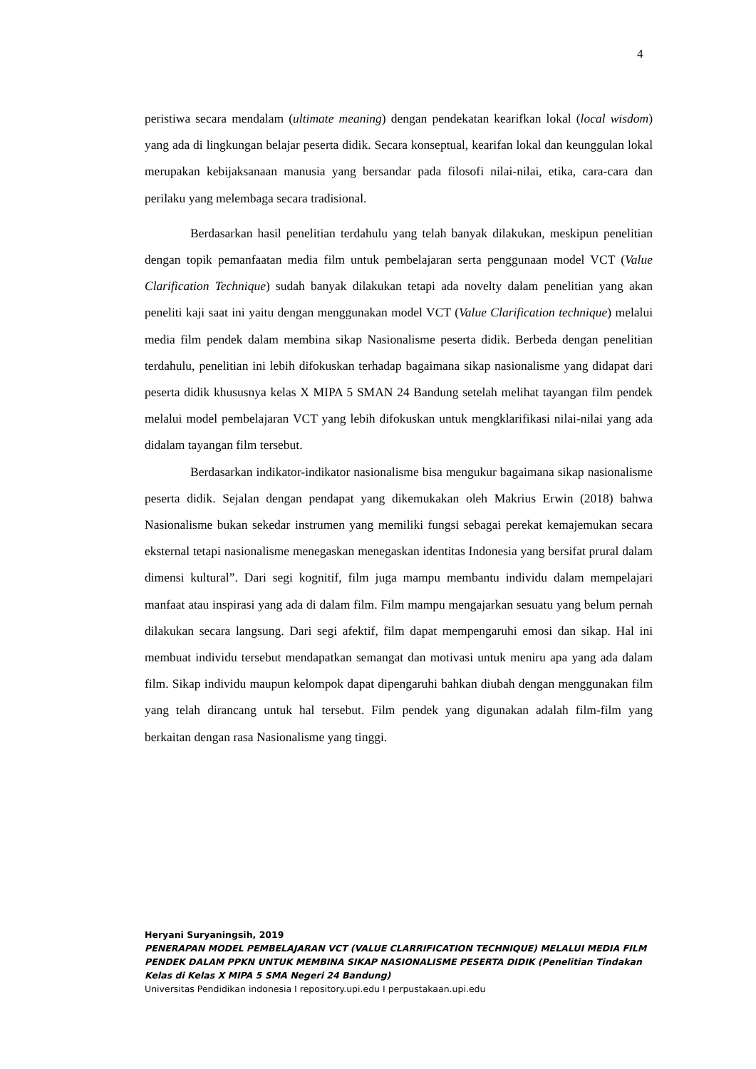4
peristiwa secara mendalam (ultimate meaning) dengan pendekatan kearifkan lokal (local wisdom) yang ada di lingkungan belajar peserta didik. Secara konseptual, kearifan lokal dan keunggulan lokal merupakan kebijaksanaan manusia yang bersandar pada filosofi nilai-nilai, etika, cara-cara dan perilaku yang melembaga secara tradisional.
Berdasarkan hasil penelitian terdahulu yang telah banyak dilakukan, meskipun penelitian dengan topik pemanfaatan media film untuk pembelajaran serta penggunaan model VCT (Value Clarification Technique) sudah banyak dilakukan tetapi ada novelty dalam penelitian yang akan peneliti kaji saat ini yaitu dengan menggunakan model VCT (Value Clarification technique) melalui media film pendek dalam membina sikap Nasionalisme peserta didik. Berbeda dengan penelitian terdahulu, penelitian ini lebih difokuskan terhadap bagaimana sikap nasionalisme yang didapat dari peserta didik khususnya kelas X MIPA 5 SMAN 24 Bandung setelah melihat tayangan film pendek melalui model pembelajaran VCT yang lebih difokuskan untuk mengklarifikasi nilai-nilai yang ada didalam tayangan film tersebut.
Berdasarkan indikator-indikator nasionalisme bisa mengukur bagaimana sikap nasionalisme peserta didik. Sejalan dengan pendapat yang dikemukakan oleh Makrius Erwin (2018) bahwa Nasionalisme bukan sekedar instrumen yang memiliki fungsi sebagai perekat kemajemukan secara eksternal tetapi nasionalisme menegaskan menegaskan identitas Indonesia yang bersifat prural dalam dimensi kultural”. Dari segi kognitif, film juga mampu membantu individu dalam mempelajari manfaat atau inspirasi yang ada di dalam film. Film mampu mengajarkan sesuatu yang belum pernah dilakukan secara langsung. Dari segi afektif, film dapat mempengaruhi emosi dan sikap. Hal ini membuat individu tersebut mendapatkan semangat dan motivasi untuk meniru apa yang ada dalam film. Sikap individu maupun kelompok dapat dipengaruhi bahkan diubah dengan menggunakan film yang telah dirancang untuk hal tersebut. Film pendek yang digunakan adalah film-film yang berkaitan dengan rasa Nasionalisme yang tinggi.
Heryani Suryaningsih, 2019
PENERAPAN MODEL PEMBELAJARAN VCT (VALUE CLARRIFICATION TECHNIQUE) MELALUI MEDIA FILM PENDEK DALAM PPKN UNTUK MEMBINA SIKAP NASIONALISME PESERTA DIDIK (Penelitian Tindakan Kelas di Kelas X MIPA 5 SMA Negeri 24 Bandung)
Universitas Pendidikan indonesia I repository.upi.edu I perpustakaan.upi.edu